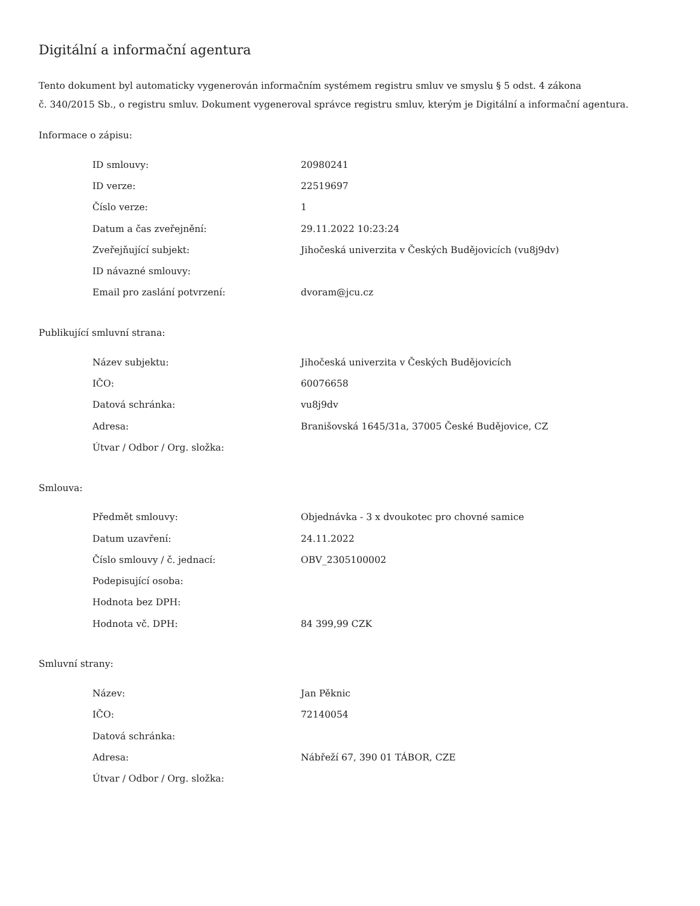Digitální a informační agentura
Tento dokument byl automaticky vygenerován informačním systémem registru smluv ve smyslu § 5 odst. 4 zákona
č. 340/2015 Sb., o registru smluv. Dokument vygeneroval správce registru smluv, kterým je Digitální a informační agentura.
Informace o zápisu:
| ID smlouvy: | 20980241 |
| ID verze: | 22519697 |
| Číslo verze: | 1 |
| Datum a čas zveřejnění: | 29.11.2022 10:23:24 |
| Zveřejňující subjekt: | Jihočeská univerzita v Českých Budějovicích (vu8j9dv) |
| ID návazné smlouvy: | |
| Email pro zaslání potvrzení: | dvoram@jcu.cz |
Publikující smluvní strana:
| Název subjektu: | Jihočeská univerzita v Českých Budějovicích |
| IČO: | 60076658 |
| Datová schránka: | vu8j9dv |
| Adresa: | Branišovská 1645/31a, 37005 České Budějovice, CZ |
| Útvar / Odbor / Org. složka: | |
Smlouva:
| Předmět smlouvy: | Objednávka - 3 x dvoukotec pro chovné samice |
| Datum uzavření: | 24.11.2022 |
| Číslo smlouvy / č. jednací: | OBV_2305100002 |
| Podepisující osoba: | |
| Hodnota bez DPH: | |
| Hodnota vč. DPH: | 84 399,99 CZK |
Smluvní strany:
| Název: | Jan Pěknic |
| IČO: | 72140054 |
| Datová schránka: | |
| Adresa: | Nábřeží 67, 390 01 TÁBOR, CZE |
| Útvar / Odbor / Org. složka: | |